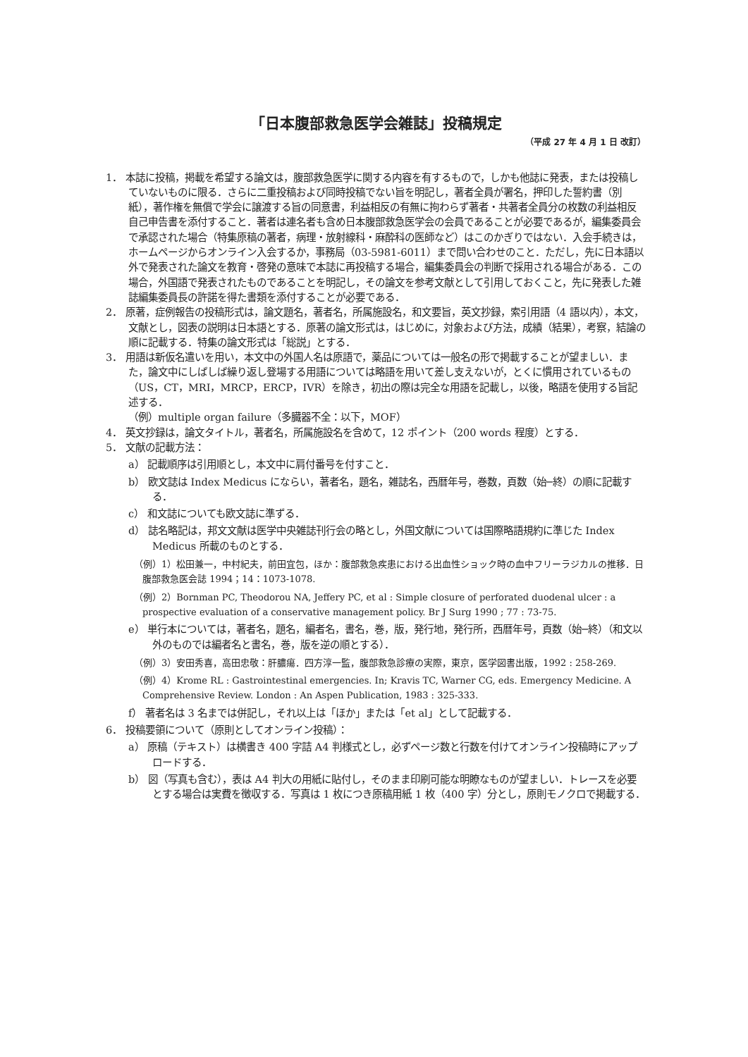「日本腹部救急医学会雑誌」投稿規定
（平成 27 年 4 月 1 日 改訂）
1． 本誌に投稿，掲載を希望する論文は，腹部救急医学に関する内容を有するもので，しかも他誌に発表，または投稿していないものに限る．さらに二重投稿および同時投稿でない旨を明記し，著者全員が署名，押印した誓約書（別紙），著作権を無償で学会に譲渡する旨の同意書，利益相反の有無に拘わらず著者・共著者全員分の枚数の利益相反自己申告書を添付すること．著者は連名者も含め日本腹部救急医学会の会員であることが必要であるが，編集委員会で承認された場合（特集原稿の著者，病理・放射線科・麻酔科の医師など）はこのかぎりではない．入会手続きは，ホームページからオンライン入会するか，事務局（03-5981-6011）まで問い合わせのこと．ただし，先に日本語以外で発表された論文を教育・啓発の意味で本誌に再投稿する場合，編集委員会の判断で採用される場合がある．この場合，外国語で発表されたものであることを明記し，その論文を参考文献として引用しておくこと，先に発表した雑誌編集委員長の許諾を得た書類を添付することが必要である．
2． 原著，症例報告の投稿形式は，論文題名，著者名，所属施設名，和文要旨，英文抄録，索引用語（4 語以内），本文，文献とし，図表の説明は日本語とする．原著の論文形式は，はじめに，対象および方法，成績（結果），考察，結論の順に記載する．特集の論文形式は「総説」とする．
3． 用語は新仮名遣いを用い，本文中の外国人名は原語で，薬品については一般名の形で掲載することが望ましい．また，論文中にしばしば繰り返し登場する用語については略語を用いて差し支えないが，とくに慣用されているもの（US，CT，MRI，MRCP，ERCP，IVR）を除き，初出の際は完全な用語を記載し，以後，略語を使用する旨記述する．
（例）multiple organ failure（多臓器不全：以下，MOF）
4． 英文抄録は，論文タイトル，著者名，所属施設名を含めて，12 ポイント（200 words 程度）とする．
5． 文献の記載方法：
a） 記載順序は引用順とし，本文中に肩付番号を付すこと．
b） 欧文誌は Index Medicus にならい，著者名，題名，雑誌名，西暦年号，巻数，頁数（始─終）の順に記載する．
c） 和文誌についても欧文誌に準ずる．
d） 誌名略記は，邦文文献は医学中央雑誌刊行会の略とし，外国文献については国際略語規約に準じた Index Medicus 所載のものとする．
（例）1）松田兼一，中村紀夫，前田宜包，ほか：腹部救急疾患における出血性ショック時の血中フリーラジカルの推移．日腹部救急医会誌 1994；14：1073-1078.
（例）2）Bornman PC, Theodorou NA, Jeffery PC, et al : Simple closure of perforated duodenal ulcer : a prospective evaluation of a conservative management policy. Br J Surg 1990 ; 77 : 73-75.
e） 単行本については，著者名，題名，編者名，書名，巻，版，発行地，発行所，西暦年号，頁数（始─終）（和文以外のものでは編者名と書名，巻，版を逆の順とする）．
（例）3）安田秀喜，高田忠敬：肝膿瘍．四方淳一監，腹部救急診療の実際，東京，医学図書出版，1992 : 258-269.
（例）4）Krome RL : Gastrointestinal emergencies. In; Kravis TC, Warner CG, eds. Emergency Medicine. A Comprehensive Review. London : An Aspen Publication, 1983 : 325-333.
f） 著者名は 3 名までは併記し，それ以上は「ほか」または「et al」として記載する．
6． 投稿要領について（原則としてオンライン投稿）：
a） 原稿（テキスト）は横書き 400 字詰 A4 判様式とし，必ずページ数と行数を付けてオンライン投稿時にアップロードする．
b） 図（写真も含む），表は A4 判大の用紙に貼付し，そのまま印刷可能な明瞭なものが望ましい．トレースを必要とする場合は実費を徴収する．写真は 1 枚につき原稿用紙 1 枚（400 字）分とし，原則モノクロで掲載する．